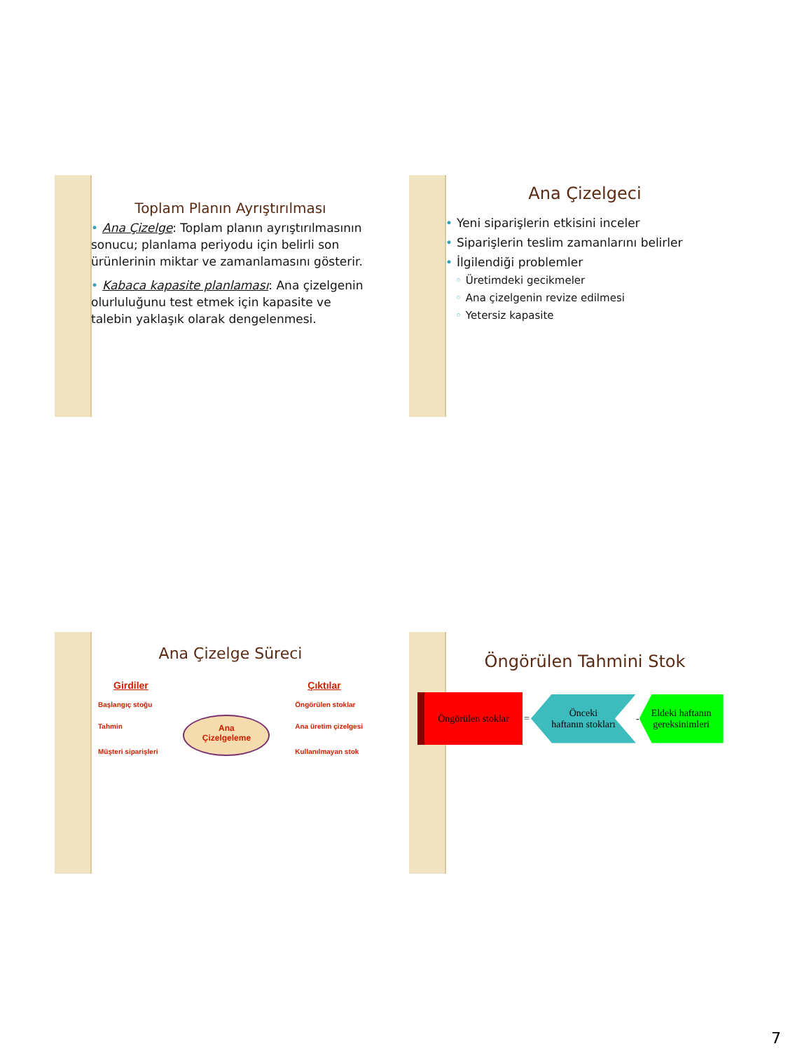Toplam Planın Ayrıştırılması
• Ana Çizelge: Toplam planın ayrıştırılmasının sonucu; planlama periyodu için belirli son ürünlerinin miktar ve zamanlamasını gösterir.
• Kabaca kapasite planlaması: Ana çizelgenin olurluluğunu test etmek için kapasite ve talebin yaklaşık olarak dengelenmesi.
Ana Çizelgeci
• Yeni siparişlerin etkisini inceler
• Siparişlerin teslim zamanlarını belirler
• İlgilendiği problemler
◦ Üretimdeki gecikmeler
◦ Ana çizelgenin revize edilmesi
◦ Yetersiz kapasite
Ana Çizelge Süreci
Girdiler
Başlangıç stoğu
Tahmin
Müşteri siparişleri
Ana
Çizelgeleme
Çıktılar
Öngörülen stoklar
Ana üretim çizelgesi
Kullanılmayan stok
Öngörülen Tahmini Stok
Öngörülen stoklar
=
Önceki
haftanın stokları
-
Eldeki haftanın gereksinimleri
7